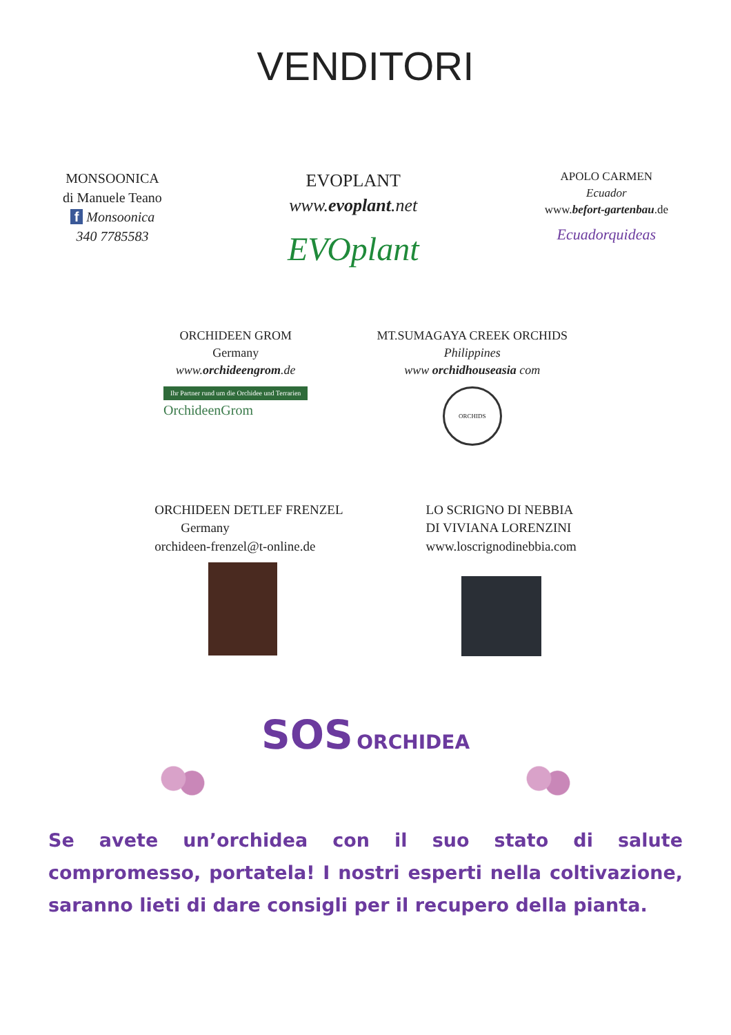VENDITORI
MONSOONICA
di Manuele Teano
f Monsoonica
340 7785583
EVOPLANT
www.evoplant.net
EVOplant
APOLO CARMEN
Ecuador
www.befort-gartenbau.de
Ecuadorquideas
ORCHIDEEN GROM
Germany
www.orchideengrom.de
Ihr Partner rund um die Orchidee und Terrarien
OrchideenGrom
MT.SUMAGAYA CREEK ORCHIDS
Philippines
www orchidhouseasia com
ORCHIDS
ORCHIDEEN DETLEF FRENZEL
Germany
orchideen-frenzel@t-online.de
LO SCRIGNO DI NEBBIA
DI VIVIANA LORENZINI
www.loscrignodinebbia.com
SOS ORCHIDEA
Se avete un’orchidea con il suo stato di salute compromesso, portatela! I nostri esperti nella coltivazione, saranno lieti di dare consigli per il recupero della pianta.